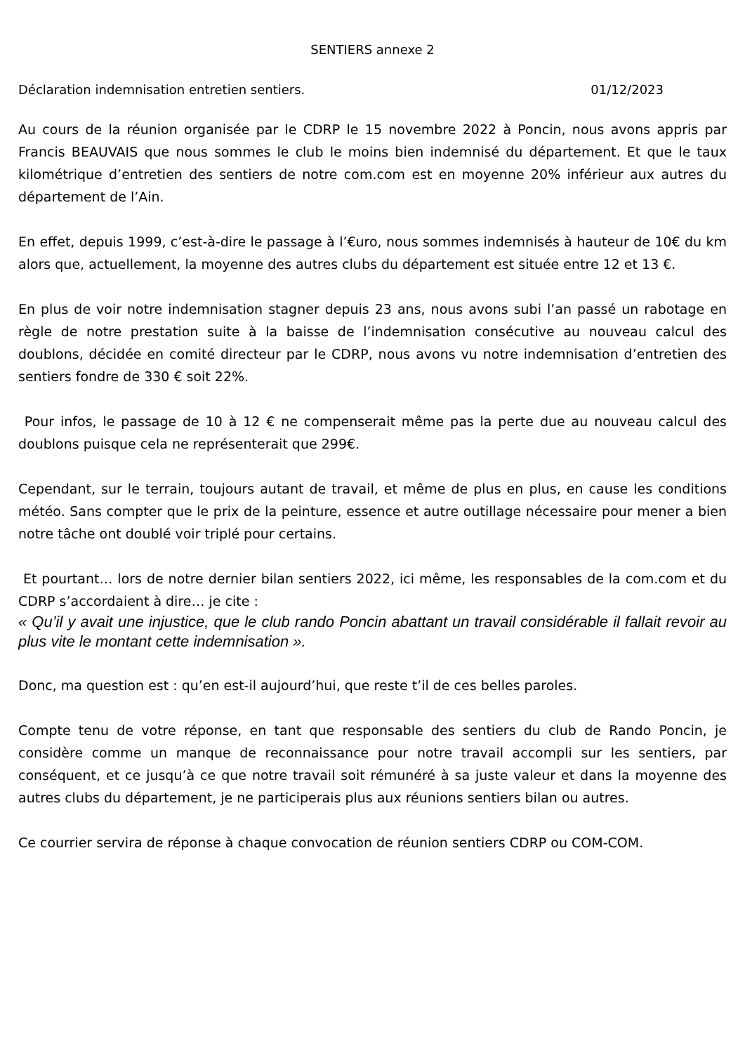SENTIERS annexe 2
Déclaration indemnisation entretien sentiers. 01/12/2023
Au cours de la réunion organisée par le CDRP le 15 novembre 2022 à Poncin, nous avons appris par Francis BEAUVAIS que nous sommes le club le moins bien indemnisé du département. Et que le taux kilométrique d’entretien des sentiers de notre com.com est en moyenne 20% inférieur aux autres du département de l’Ain.
En effet, depuis 1999, c’est-à-dire le passage à l’€uro, nous sommes indemnisés à hauteur de 10€ du km alors que, actuellement, la moyenne des autres clubs du département est située entre 12 et 13 €.
En plus de voir notre indemnisation stagner depuis 23 ans, nous avons subi l’an passé un rabotage en règle de notre prestation suite à la baisse de l’indemnisation consécutive au nouveau calcul des doublons, décidée en comité directeur par le CDRP, nous avons vu notre indemnisation d’entretien des sentiers fondre de 330 € soit 22%.
Pour infos, le passage de 10 à 12 € ne compenserait même pas la perte due au nouveau calcul des doublons puisque cela ne représenterait que 299€.
Cependant, sur le terrain, toujours autant de travail, et même de plus en plus, en cause les conditions météo. Sans compter que le prix de la peinture, essence et autre outillage nécessaire pour mener a bien notre tâche ont doublé voir triplé pour certains.
Et pourtant… lors de notre dernier bilan sentiers 2022, ici même, les responsables de la com.com et du CDRP s’accordaient à dire… je cite :
« Qu’il y avait une injustice, que le club rando Poncin abattant un travail considérable il fallait revoir au plus vite le montant cette indemnisation ».
Donc, ma question est : qu’en est-il aujourd’hui, que reste t’il de ces belles paroles.
Compte tenu de votre réponse, en tant que responsable des sentiers du club de Rando Poncin, je considère comme un manque de reconnaissance pour notre travail accompli sur les sentiers, par conséquent, et ce jusqu’à ce que notre travail soit rémunéré à sa juste valeur et dans la moyenne des autres clubs du département, je ne participerais plus aux réunions sentiers bilan ou autres.
Ce courrier servira de réponse à chaque convocation de réunion sentiers CDRP ou COM-COM.